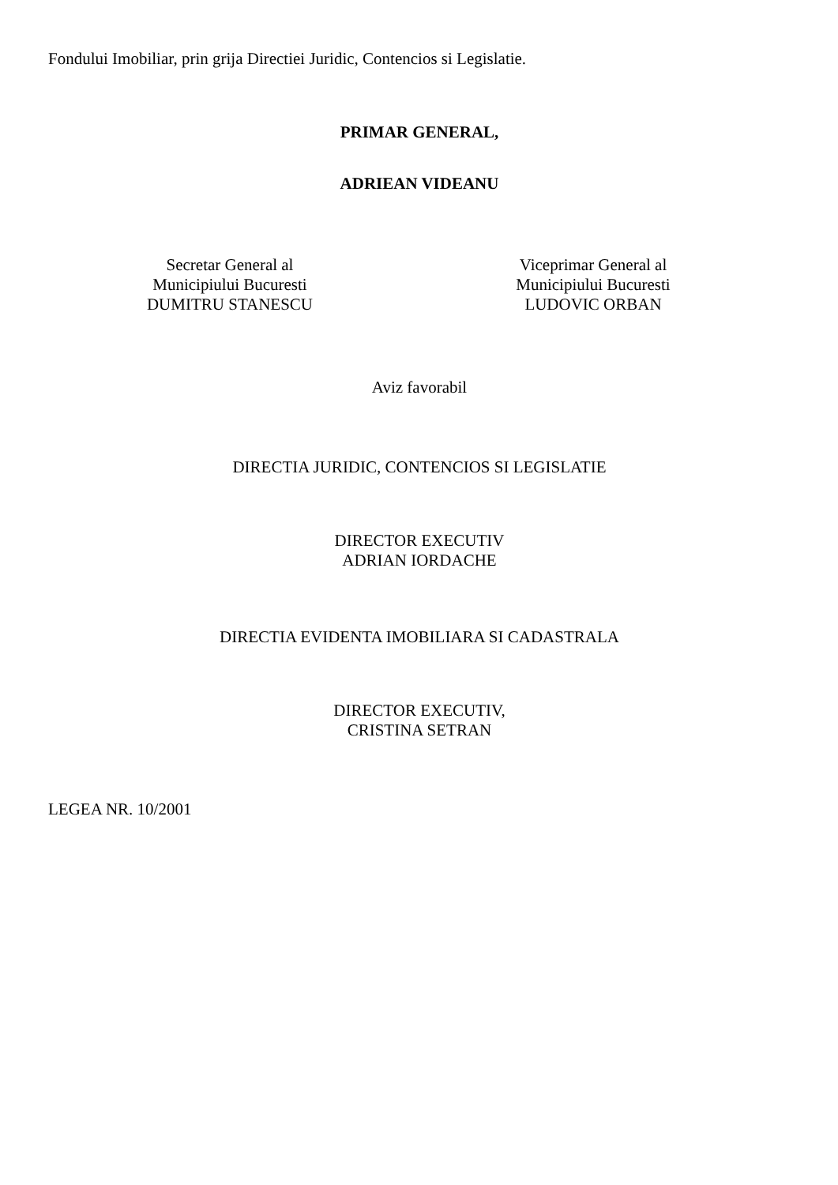Fondului Imobiliar, prin grija Directiei Juridic, Contencios si Legislatie.
PRIMAR GENERAL,
ADRIEAN VIDEANU
Secretar General al
Municipiului Bucuresti
DUMITRU STANESCU
Viceprimar General al
Municipiului Bucuresti
LUDOVIC ORBAN
Aviz favorabil
DIRECTIA JURIDIC, CONTENCIOS SI LEGISLATIE
DIRECTOR EXECUTIV
ADRIAN IORDACHE
DIRECTIA EVIDENTA IMOBILIARA SI CADASTRALA
DIRECTOR EXECUTIV,
CRISTINA SETRAN
LEGEA NR. 10/2001